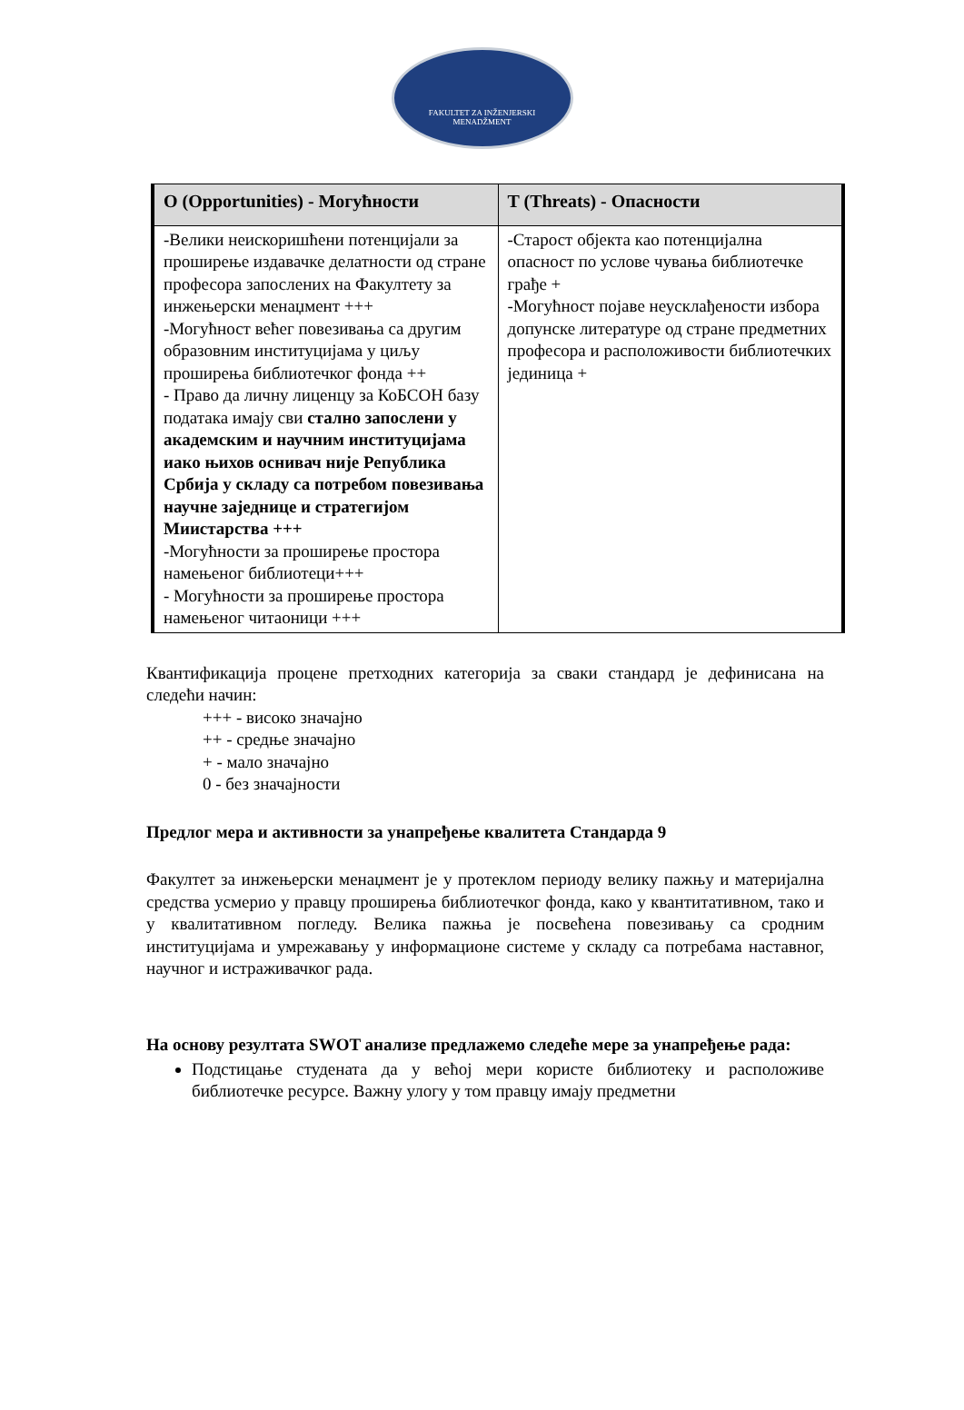FAKULTET ZA INŽENJERSKI
MENADŽMENT
| O (Opportunities) - Могућности | T (Threats) - Опасности |
| --- | --- |
| -Велики неискоришћени потенцијали за проширење издавачке делатности од стране професора запослених на Факултету за инжењерски менаџмент +++ -Могућност већег повезивања са другим образовним институцијама у циљу проширења библиотечког фонда ++ - Право да личну лиценцу за КоБСОН базу података имају сви стално запослени у академским и научним институцијама иако њихов оснивач није Република Србија у складу са потребом повезивања научне заједнице и стратегијом Миистарства +++ -Могућности за проширење простора намењеног библиотеци+++ - Могућности за проширење простора намењеног читаоници +++ | -Старост објекта као потенцијална опасност по услове чувања библиотечке грађе + -Могућност појаве неусклађености избора допунске литературе од стране предметних професора и расположивости библиотечких јединица + |
Квантификација процене претходних категорија за сваки стандард је дефинисана на следећи начин:
+++ - високо значајно
++ - средње значајно
+ - мало значајно
0 - без значајности
Предлог мера и активности за унапређење квалитета Стандарда 9
Факултет за инжењерски менаџмент је у протеклом периоду велику пажњу и материјална средства усмерио у правцу проширења библиотечког фонда, како у квантитативном, тако и у квалитативном погледу. Велика пажња је посвећена повезивању са сродним институцијама и умрежавању у информационе системе у складу са потребама наставног, научног и истраживачког рада.
На основу резултата SWOT анализе предлажемо следеће мере за унапређење рада:
Подстицање студената да у већој мери користе библиотеку и расположиве библиотечке ресурсе. Важну улогу у том правцу имају предметни